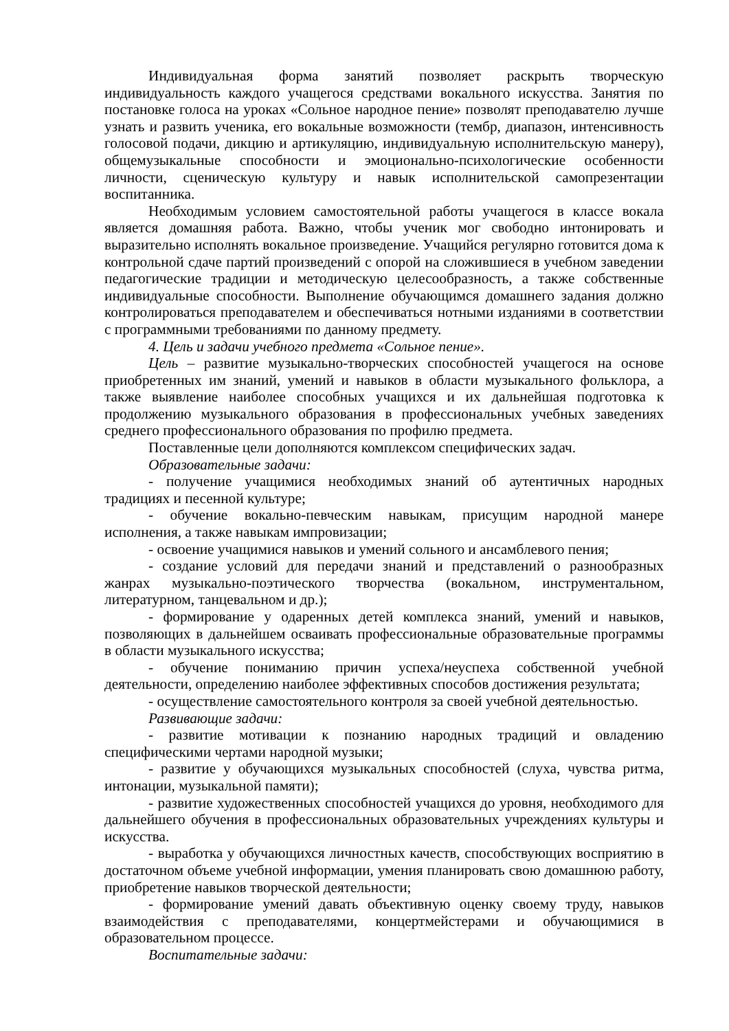Индивидуальная форма занятий позволяет раскрыть творческую индивидуальность каждого учащегося средствами вокального искусства. Занятия по постановке голоса на уроках «Сольное народное пение» позволят преподавателю лучше узнать и развить ученика, его вокальные возможности (тембр, диапазон, интенсивность голосовой подачи, дикцию и артикуляцию, индивидуальную исполнительскую манеру), общемузыкальные способности и эмоционально-психологические особенности личности, сценическую культуру и навык исполнительской самопрезентации воспитанника.
Необходимым условием самостоятельной работы учащегося в классе вокала является домашняя работа. Важно, чтобы ученик мог свободно интонировать и выразительно исполнять вокальное произведение. Учащийся регулярно готовится дома к контрольной сдаче партий произведений с опорой на сложившиеся в учебном заведении педагогические традиции и методическую целесообразность, а также собственные индивидуальные способности. Выполнение обучающимся домашнего задания должно контролироваться преподавателем и обеспечиваться нотными изданиями в соответствии с программными требованиями по данному предмету.
4. Цель и задачи учебного предмета «Сольное пение».
Цель – развитие музыкально-творческих способностей учащегося на основе приобретенных им знаний, умений и навыков в области музыкального фольклора, а также выявление наиболее способных учащихся и их дальнейшая подготовка к продолжению музыкального образования в профессиональных учебных заведениях среднего профессионального образования по профилю предмета.
Поставленные цели дополняются комплексом специфических задач.
Образовательные задачи:
- получение учащимися необходимых знаний об аутентичных народных традициях и песенной культуре;
- обучение вокально-певческим навыкам, присущим народной манере исполнения, а также навыкам импровизации;
- освоение учащимися навыков и умений сольного и ансамблевого пения;
- создание условий для передачи знаний и представлений о разнообразных жанрах музыкально-поэтического творчества (вокальном, инструментальном, литературном, танцевальном и др.);
- формирование у одаренных детей комплекса знаний, умений и навыков, позволяющих в дальнейшем осваивать профессиональные образовательные программы в области музыкального искусства;
- обучение пониманию причин успеха/неуспеха собственной учебной деятельности, определению наиболее эффективных способов достижения результата;
- осуществление самостоятельного контроля за своей учебной деятельностью.
Развивающие задачи:
- развитие мотивации к познанию народных традиций и овладению специфическими чертами народной музыки;
- развитие у обучающихся музыкальных способностей (слуха, чувства ритма, интонации, музыкальной памяти);
- развитие художественных способностей учащихся до уровня, необходимого для дальнейшего обучения в профессиональных образовательных учреждениях культуры и искусства.
- выработка у обучающихся личностных качеств, способствующих восприятию в достаточном объеме учебной информации, умения планировать свою домашнюю работу, приобретение навыков творческой деятельности;
- формирование умений давать объективную оценку своему труду, навыков взаимодействия с преподавателями, концертмейстерами и обучающимися в образовательном процессе.
Воспитательные задачи: